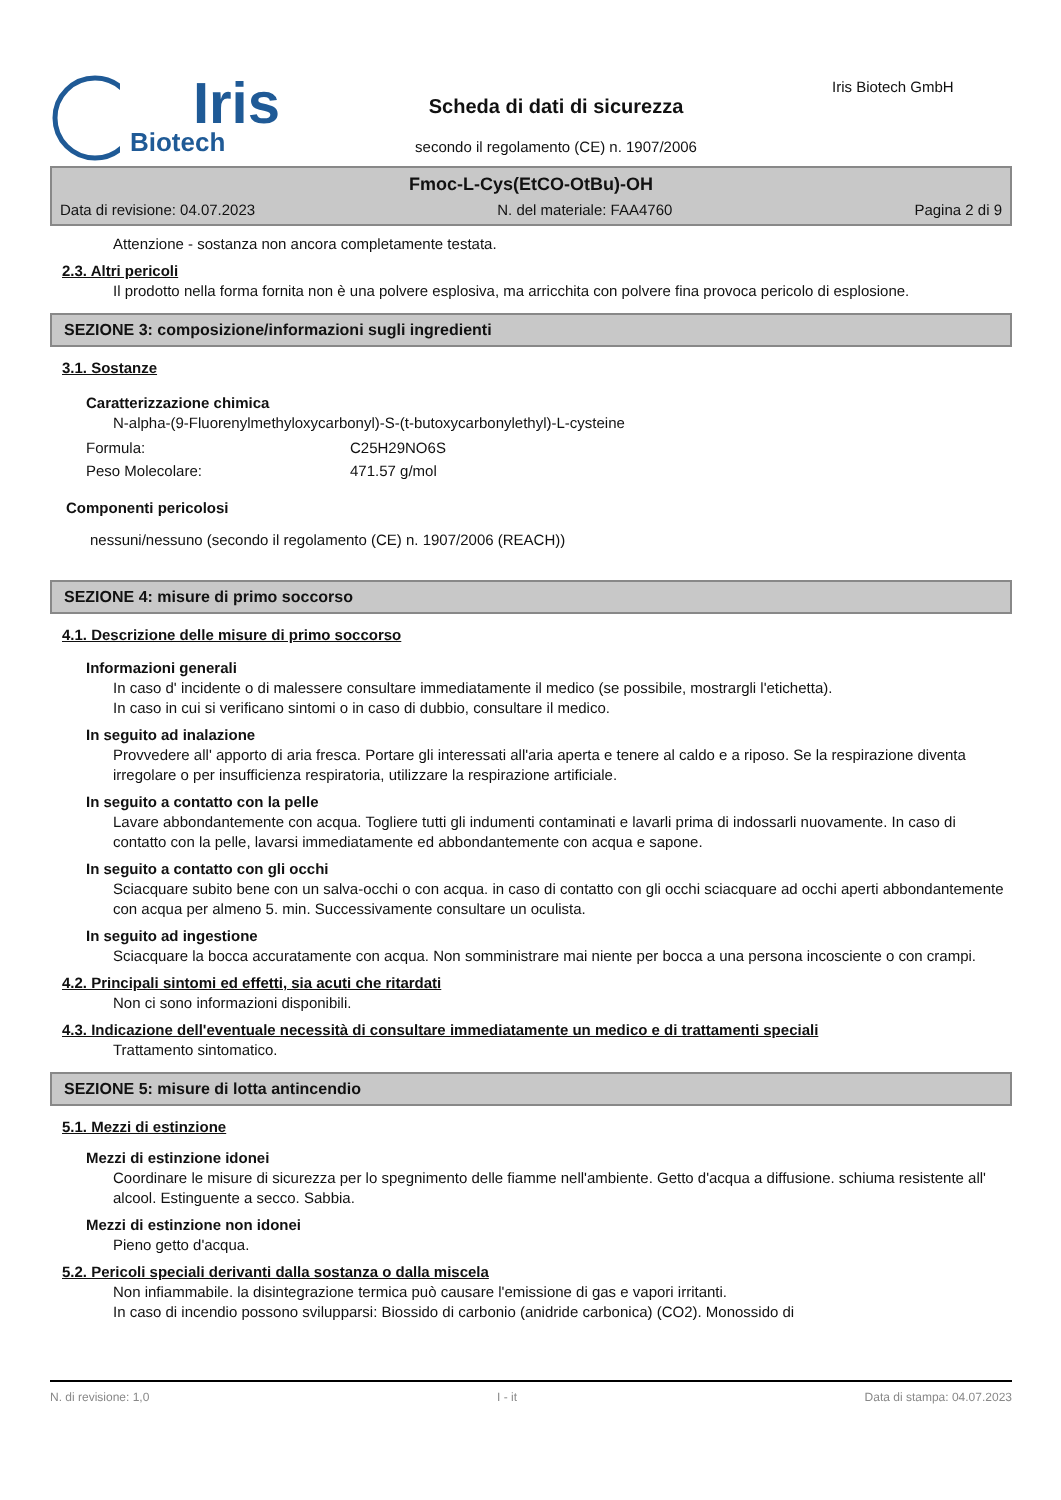Iris
Biotech
Scheda di dati di sicurezza
secondo il regolamento (CE) n. 1907/2006
Iris Biotech GmbH
Fmoc-L-Cys(EtCO-OtBu)-OH
Data di revisione: 04.07.2023 N. del materiale: FAA4760 Pagina 2 di 9
Attenzione - sostanza non ancora completamente testata.
2.3. Altri pericoli
Il prodotto nella forma fornita non è una polvere esplosiva, ma arricchita con polvere fina provoca pericolo di esplosione.
SEZIONE 3: composizione/informazioni sugli ingredienti
3.1. Sostanze
Caratterizzazione chimica
N-alpha-(9-Fluorenylmethyloxycarbonyl)-S-(t-butoxycarbonylethyl)-L-cysteine
Formula: C25H29NO6S
Peso Molecolare: 471.57 g/mol
Componenti pericolosi
nessuni/nessuno (secondo il regolamento (CE) n. 1907/2006 (REACH))
SEZIONE 4: misure di primo soccorso
4.1. Descrizione delle misure di primo soccorso
Informazioni generali
In caso d' incidente o di malessere consultare immediatamente il medico (se possibile, mostrargli l'etichetta).
In caso in cui si verificano sintomi o in caso di dubbio, consultare il medico.
In seguito ad inalazione
Provvedere all' apporto di aria fresca. Portare gli interessati all'aria aperta e tenere al caldo e a riposo. Se la respirazione diventa irregolare o per insufficienza respiratoria, utilizzare la respirazione artificiale.
In seguito a contatto con la pelle
Lavare abbondantemente con acqua. Togliere tutti gli indumenti contaminati e lavarli prima di indossarli nuovamente. In caso di contatto con la pelle, lavarsi immediatamente ed abbondantemente con acqua e sapone.
In seguito a contatto con gli occhi
Sciacquare subito bene con un salva-occhi o con acqua. in caso di contatto con gli occhi sciacquare ad occhi aperti abbondantemente con acqua per almeno 5. min. Successivamente consultare un oculista.
In seguito ad ingestione
Sciacquare la bocca accuratamente con acqua. Non somministrare mai niente per bocca a una persona incosciente o con crampi.
4.2. Principali sintomi ed effetti, sia acuti che ritardati
Non ci sono informazioni disponibili.
4.3. Indicazione dell'eventuale necessità di consultare immediatamente un medico e di trattamenti speciali
Trattamento sintomatico.
SEZIONE 5: misure di lotta antincendio
5.1. Mezzi di estinzione
Mezzi di estinzione idonei
Coordinare le misure di sicurezza per lo spegnimento delle fiamme nell'ambiente. Getto d'acqua a diffusione. schiuma resistente all' alcool. Estinguente a secco. Sabbia.
Mezzi di estinzione non idonei
Pieno getto d'acqua.
5.2. Pericoli speciali derivanti dalla sostanza o dalla miscela
Non infiammabile. la disintegrazione termica può causare l'emissione di gas e vapori irritanti.
In caso di incendio possono svilupparsi: Biossido di carbonio (anidride carbonica) (CO2). Monossido di
N. di revisione: 1,0 I - it Data di stampa: 04.07.2023